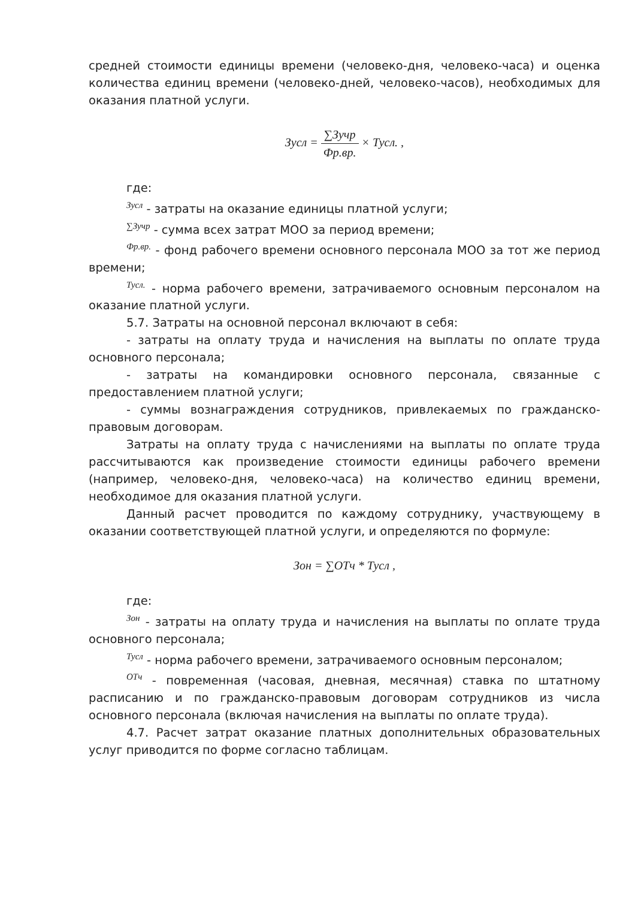средней стоимости единицы времени (человеко-дня, человеко-часа) и оценка количества единиц времени (человеко-дней, человеко-часов), необходимых для оказания платной услуги.
Зусл = ∑Зучр Фр.вр. × Тусл. ,
где:
Зусл - затраты на оказание единицы платной услуги;
∑Зучр - сумма всех затрат МОО за период времени;
Фр.вр. - фонд рабочего времени основного персонала МОО за тот же период времени;
Тусл. - норма рабочего времени, затрачиваемого основным персоналом на оказание платной услуги.
5.7. Затраты на основной персонал включают в себя:
- затраты на оплату труда и начисления на выплаты по оплате труда основного персонала;
- затраты на командировки основного персонала, связанные с предоставлением платной услуги;
- суммы вознаграждения сотрудников, привлекаемых по гражданско-правовым договорам.
Затраты на оплату труда с начислениями на выплаты по оплате труда рассчитываются как произведение стоимости единицы рабочего времени (например, человеко-дня, человеко-часа) на количество единиц времени, необходимое для оказания платной услуги.
Данный расчет проводится по каждому сотруднику, участвующему в оказании соответствующей платной услуги, и определяются по формуле:
Зон = ∑ОТч * Тусл ,
где:
Зон - затраты на оплату труда и начисления на выплаты по оплате труда основного персонала;
Тусл - норма рабочего времени, затрачиваемого основным персоналом;
ОТч - повременная (часовая, дневная, месячная) ставка по штатному расписанию и по гражданско-правовым договорам сотрудников из числа основного персонала (включая начисления на выплаты по оплате труда).
4.7. Расчет затрат оказание платных дополнительных образовательных услуг приводится по форме согласно таблицам.